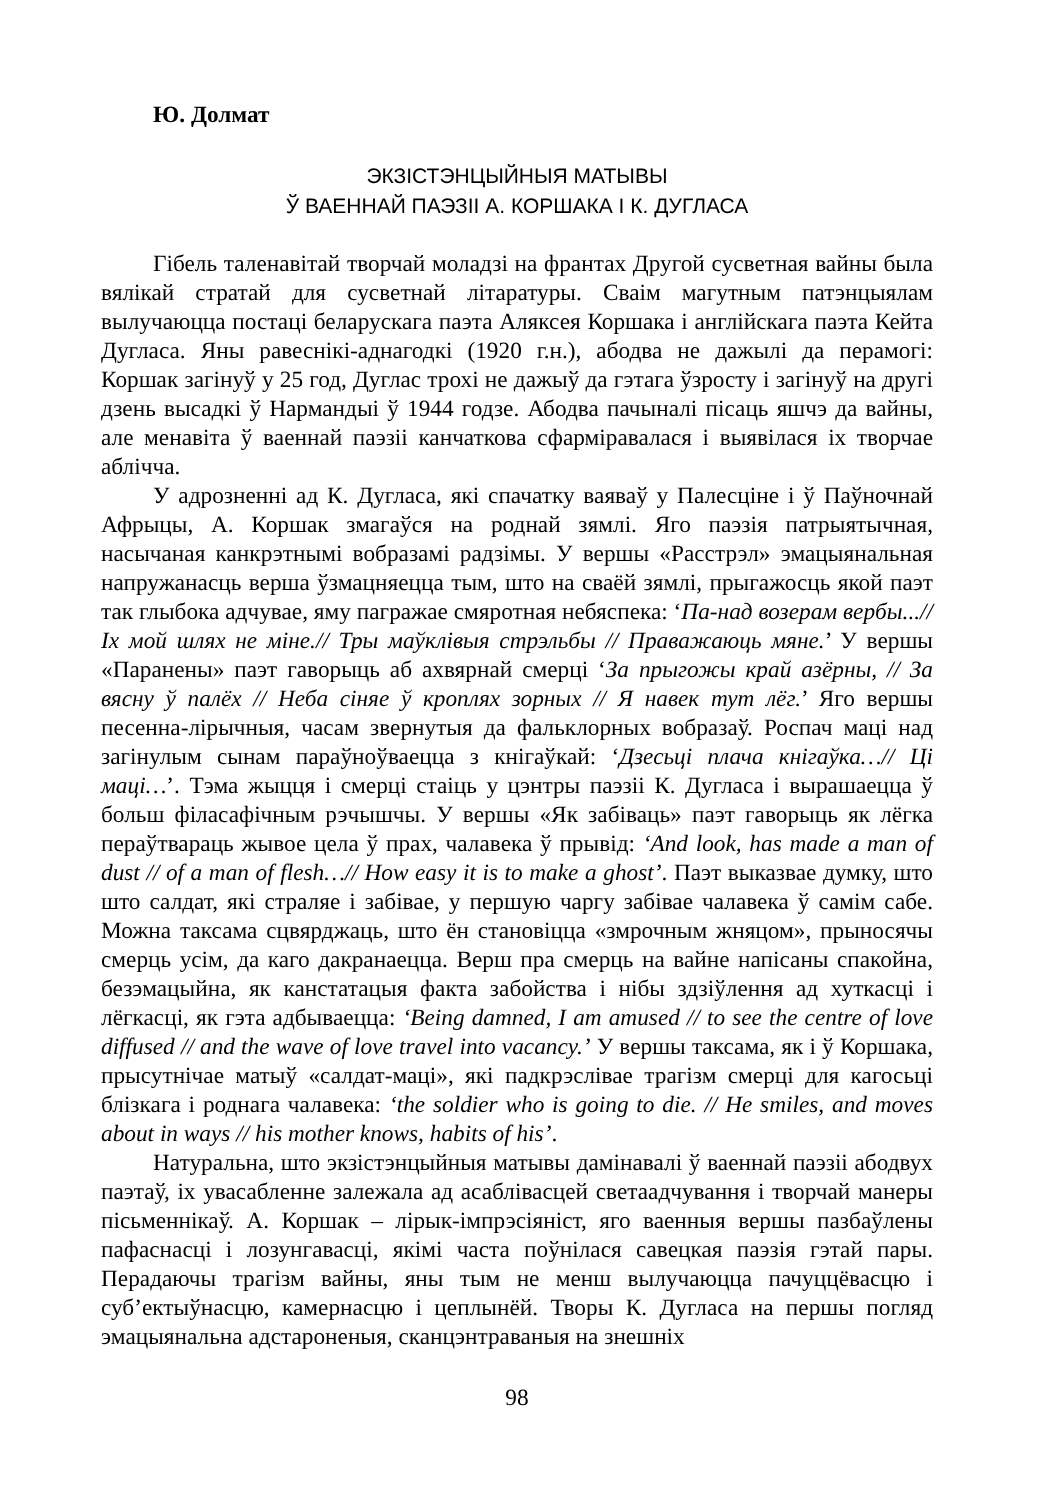Ю. Долмат
ЭКЗІСТЭНЦЫЙНЫЯ МАТЫВЫ
Ў ВАЕННАЙ ПАЭЗІІ А. КОРШАКА І К. ДУГЛАСА
Гібель таленавітай творчай моладзі на франтах Другой сусветная вайны была вялікай стратай для сусветнай літаратуры. Сваім магутным патэнцыялам вылучаюцца постаці беларускага паэта Аляксея Коршака і англійскага паэта Кейта Дугласа. Яны равеснікі-аднагодкі (1920 г.н.), абодва не дажылі да перамогі: Коршак загінуў у 25 год, Дуглас трохі не дажыў да гэтага ўзросту і загінуў на другі дзень высадкі ў Нармандыі ў 1944 годзе. Абодва пачыналі пісаць яшчэ да вайны, але менавіта ў ваеннай паэзіі канчаткова сфарміравалася і выявілася іх творчае аблічча.
У адрозненні ад К. Дугласа, які спачатку ваяваў у Палесціне і ў Паўночнай Афрыцы, А. Коршак змагаўся на роднай зямлі. Яго паэзія патрыятычная, насычаная канкрэтнымі вобразамі радзімы. У вершы «Расстрэл» эмацыянальная напружанасць верша ўзмацняецца тым, што на сваёй зямлі, прыгажосць якой паэт так глыбока адчувае, яму пагражае смяротная небяспека: ‘Па-над возерам вербы...// Іх мой шлях не міне.// Тры маўклівыя стрэльбы // Праважаюць мяне.’ У вершы «Паранены» паэт гаворыць аб ахвярнай смерці ‘За прыгожы край азёрны, // За вясну ў палёх // Неба сіняе ў кроплях зорных // Я навек тут лёг.’ Яго вершы песенна-лірычныя, часам звернутыя да фальклорных вобразаў. Роспач маці над загінулым сынам параўноўваецца з кнігаўкай: ‘Дзесьці плача кнігаўка…// Ці маці…’. Тэма жыцця і смерці стаіць у цэнтры паэзіі К. Дугласа і вырашаецца ў больш філасафічным рэчышчы. У вершы «Як забіваць» паэт гаворыць як лёгка пераўтвараць жывое цела ў прах, чалавека ў прывід: ‘And look, has made a man of dust // of a man of flesh…// How easy it is to make a ghost’. Паэт выказвае думку, што што салдат, які страляе і забівае, у першую чаргу забівае чалавека ў самім сабе. Можна таксама сцвярджаць, што ён становіцца «змрочным жняцом», прыносячы смерць усім, да каго дакранаецца. Верш пра смерць на вайне напісаны спакойна, безэмацыйна, як канстатацыя факта забойства і нібы здзіўлення ад хуткасці і лёгкасці, як гэта адбываецца: ‘Being damned, I am amused // to see the centre of love diffused // and the wave of love travel into vacancy.’ У вершы таксама, як і ў Коршака, прысутнічае матыў «салдат-маці», які падкрэслівае трагізм смерці для кагосьці блізкага і роднага чалавека: ‘the soldier who is going to die. // He smiles, and moves about in ways // his mother knows, habits of his’.
Натуральна, што экзістэнцыйныя матывы дамінавалі ў ваеннай паэзіі абодвух паэтаў, іх увасабленне залежала ад асаблівасцей светаадчування і творчай манеры пісьменнікаў. А. Коршак – лірык-імпрэсіяніст, яго ваенныя вершы пазбаўлены пафаснасці і лозунгавасці, якімі часта поўнілася савецкая паэзія гэтай пары. Перадаючы трагізм вайны, яны тым не менш вылучаюцца пачуццёвасцю і суб’ектыўнасцю, камернасцю і цеплынёй. Творы К. Дугласа на першы погляд эмацыянальна адстароненыя, сканцэнтраваныя на знешніх
98